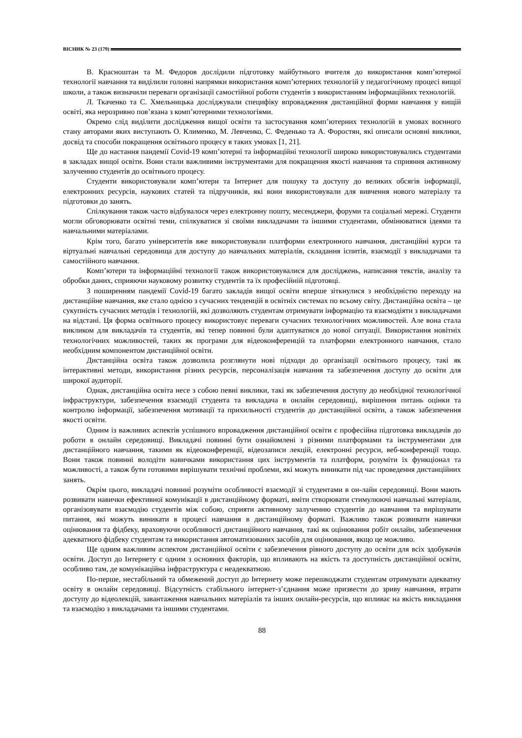ВІСНИК № 23 (179)
В. Красноштан та М. Федоров дослідили підготовку майбутнього вчителя до використання комп’ютерної технології навчання та виділили головні напрямки використання комп’ютерних технологій у педагогічному процесі вищої школи, а також визначили переваги організації самостійної роботи студентів з використанням інформаційних технологій.
Л. Ткаченко та С. Хмельницька досліджували специфіку впровадження дистанційної форми навчання у вищій освіті, яка нерозривно пов’язана з комп’ютерними технологіями.
Окремо слід виділити дослідження вищої освіти та застосування комп’ютерних технологій в умовах воєнного стану авторами яких виступають О. Клименко, М. Левченко, С. Феденько та А. Форостян, які описали основні виклики, досвід та способи покращення освітнього процесу в таких умовах [1, 21].
Ще до настання пандемії Covid-19 комп’ютерні та інформаційні технології широко використовувались студентами в закладах вищої освіти. Вони стали важливими інструментами для покращення якості навчання та сприяння активному залученню студентів до освітнього процесу.
Студенти використовували комп’ютери та Інтернет для пошуку та доступу до великих обсягів інформації, електронних ресурсів, наукових статей та підручників, які вони використовували для вивчення нового матеріалу та підготовки до занять.
Спілкування також часто відбувалося через електронну пошту, месенджери, форуми та соціальні мережі. Студенти могли обговорювати освітні теми, спілкуватися зі своїми викладачами та іншими студентами, обмінюватися ідеями та навчальними матеріалами.
Крім того, багато університетів вже використовували платформи електронного навчання, дистанційні курси та віртуальні навчальні середовища для доступу до навчальних матеріалів, складання іспитів, взаємодії з викладачами та самостійного навчання.
Комп’ютери та інформаційні технології також використовувалися для досліджень, написання текстів, аналізу та обробки даних, сприяючи науковому розвитку студентів та їх професійній підготовці.
З поширенням пандемії Covid-19 багато закладів вищої освіти вперше зіткнулися з необхідністю переходу на дистанційне навчання, яке стало однією з сучасних тенденцій в освітніх системах по всьому світу. Дистанційна освіта – це сукупність сучасних методів і технологій, які дозволяють студентам отримувати інформацію та взаємодіяти з викладачами на відстані. Ця форма освітнього процесу використовує переваги сучасних технологічних можливостей. Але вона стала викликом для викладачів та студентів, які тепер повинні були адаптуватися до нової ситуації. Використання новітніх технологічних можливостей, таких як програми для відеоконференцій та платформи електронного навчання, стало необхідним компонентом дистанційної освіти.
Дистанційна освіта також дозволила розглянути нові підходи до організації освітнього процесу, такі як інтерактивні методи, використання різних ресурсів, персоналізація навчання та забезпечення доступу до освіти для широкої аудиторії.
Однак, дистанційна освіта несе з собою певні виклики, такі як забезпечення доступу до необхідної технологічної інфраструктури, забезпечення взаємодії студента та викладача в онлайн середовищі, вирішення питань оцінки та контролю інформації, забезпечення мотивації та прихильності студентів до дистанційної освіти, а також забезпечення якості освіти.
Одним із важливих аспектів успішного впровадження дистанційної освіти є професійна підготовка викладачів до роботи в онлайн середовищі. Викладачі повинні бути ознайомлені з різними платформами та інструментами для дистанційного навчання, такими як відеоконференції, відеозаписи лекцій, електронні ресурси, веб-конференції тощо. Вони також повинні володіти навичками використання цих інструментів та платформ, розуміти їх функціонал та можливості, а також бути готовими вирішувати технічні проблеми, які можуть виникати під час проведення дистанційних занять.
Окрім цього, викладачі повинні розуміти особливості взаємодії зі студентами в он-лайн середовищі. Вони мають розвивати навички ефективної комунікації в дистанційному форматі, вміти створювати стимулюючі навчальні матеріали, організовувати взаємодію студентів між собою, сприяти активному залученню студентів до навчання та вирішувати питання, які можуть виникати в процесі навчання в дистанційному форматі. Важливо також розвивати навички оцінювання та фідбеку, враховуючи особливості дистанційного навчання, такі як оцінювання робіт онлайн, забезпечення адекватного фідбеку студентам та використання автоматизованих засобів для оцінювання, якщо це можливо.
Ще одним важливим аспектом дистанційної освіти є забезпечення рівного доступу до освіти для всіх здобувачів освіти. Доступ до Інтернету є одним з основних факторів, що впливають на якість та доступність дистанційної освіти, особливо там, де комунікаційна інфраструктура є неадекватною.
По-перше, нестабільний та обмежений доступ до Інтернету може перешкоджати студентам отримувати адекватну освіту в онлайн середовищі. Відсутність стабільного інтернет-з’єднання може призвести до зриву навчання, втрати доступу до відеолекцій, завантаження навчальних матеріалів та інших онлайн-ресурсів, що впливає на якість викладання та взаємодію з викладачами та іншими студентами.
88